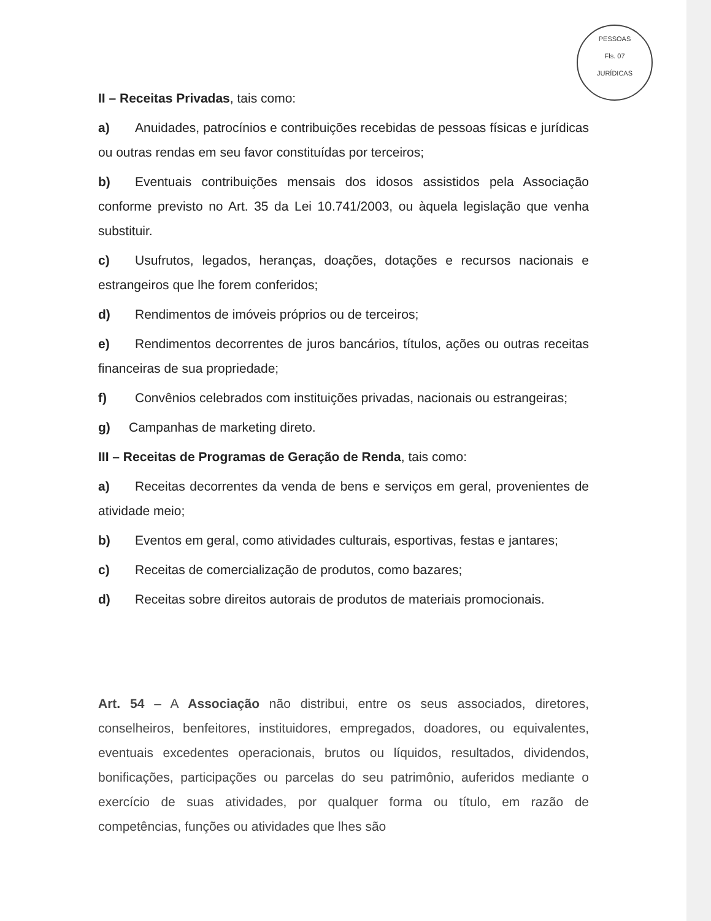PESSOAS
Fls. 07
JURÍDICAS
II – Receitas Privadas, tais como:
a) Anuidades, patrocínios e contribuições recebidas de pessoas físicas e jurídicas ou outras rendas em seu favor constituídas por terceiros;
b) Eventuais contribuições mensais dos idosos assistidos pela Associação conforme previsto no Art. 35 da Lei 10.741/2003, ou àquela legislação que venha substituir.
c) Usufrutos, legados, heranças, doações, dotações e recursos nacionais e estrangeiros que lhe forem conferidos;
d) Rendimentos de imóveis próprios ou de terceiros;
e) Rendimentos decorrentes de juros bancários, títulos, ações ou outras receitas financeiras de sua propriedade;
f) Convênios celebrados com instituições privadas, nacionais ou estrangeiras;
g) Campanhas de marketing direto.
III – Receitas de Programas de Geração de Renda, tais como:
a) Receitas decorrentes da venda de bens e serviços em geral, provenientes de atividade meio;
b) Eventos em geral, como atividades culturais, esportivas, festas e jantares;
c) Receitas de comercialização de produtos, como bazares;
d) Receitas sobre direitos autorais de produtos de materiais promocionais.
Art. 54 – A Associação não distribui, entre os seus associados, diretores, conselheiros, benfeitores, instituidores, empregados, doadores, ou equivalentes, eventuais excedentes operacionais, brutos ou líquidos, resultados, dividendos, bonificações, participações ou parcelas do seu patrimônio, auferidos mediante o exercício de suas atividades, por qualquer forma ou título, em razão de competências, funções ou atividades que lhes são